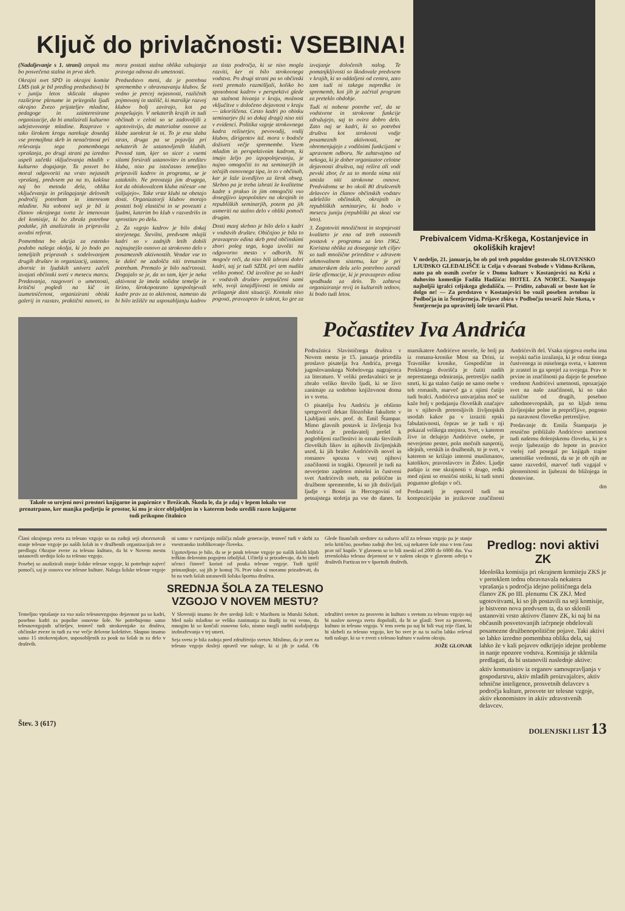Ključ do privlačnosti: VSEBINA!
(Nadaljevanje s 1. strani) ampak mu bo posvečena stalna in prva skrb.
Okrajni svet SPD in okrajni komite LMS (tak je bil predlog predsedstva) bi v juniju letos sklicala skupno razširjene plenume in pritegnila ljudi okrajno Zvezo prijateljev mladine, pedagoge in zainteresirane organizacije, da bi analizirali kulturno udejstvovanje mladine. Razpravo v tako širokem krogu narekuje dosedaj vse premajhna skrb in nenačrtnost pri reševanju tega pomembnega vprašanja, po drugi strani pa izredno uspeli začetki vključevanja mladih v kulturno dogajanje. Ta posvet bo moral odgovoriti na vrsto nejasnih vprašanj, predvsem pa na to, kakšna naj bo metoda dela, oblika vključevanja in prilagajanje delovnih področij potrebam in interesom mladine. Na sobotni seji je bil iz članov okrajnega sveta že imenovan del komisije, ki bo zbrala potrebne podatke, jih analizirala in pripravila uvodni referat.
Pomembna bo akcija za estetsko podobo našega okolja, ki jo bodo po temeljitih pripravah s sodelovanjem drugih društev in organizacij, ustanov, zbornic in ljudskih univerz začeli izvajati občinski sveti v mesecu marcu. Predavanja, razgovori o umetnosti, kritični pogledi na kič in izumetničenost, organizirani obiski galerij in razstav, praktični nasveti, to mora postati stalna oblika vzbujanja pravega odnosa do umetnosti.
Predsedstvo meni, da je potrebna sprememba v obravnavanju klubov. Še vedno je precej nejasnosti, različnih pojmovanj in stališč, ki marsikje razvoj klubov bolj zavirajo, kot pa pospešujejo. V nekaterih krajih in tudi občinah v celoti so se zadovoljili z ugotovitvijo, da materialne osnove za klube zaenkrat še ni. To je ena slaba stran, druga pa se pojavlja pri nekaterih že ustanovljenih klubih. Povsod tam, kjer so sicer z vsemi silami forsirali ustanovitev in ureditev kluba, niso pa istočasno temeljito pripravili kadrov in programa, se je zataknilo. Ne preostaja jim drugega, kot da obiskovalcem kluba ničesar »ne vsiljujejo«. Take vrste klubi ne obetajo dosti. Organizatorji klubov morajo postati bolj elastični in se povezati z ljudmi, katerim bo klub v razvedrilo in sprostitev po delu.
2. Za vzgojo kadrov je bilo dokaj storjenega. Števil­ni, predvsem mlajši kadri so v zadnjih letih dobili najnujnejšo osnovo za strokovno delo v posameznih aktivnostih. Vendar vse to še daleč ne zadošča niti trenutnim potrebam. Premalo je bilo načrtnosti. Dogajalo se je, da so tam, kjer je neka aktivnost že imela solidne temelje in širino, širokopotezno izpopolnjevali kadre prav za to aktivnost, namesto da bi bilo težišče na usposabljanju kadrov za tista področja, ki se niso mogla razviti, ker ni bilo strokovnega vodstva. Po drugi strani pa so občinski sveti premalo razmišljali, koliko bo sposobnost kadrov v perspektivi glede na stalnost bivanja v kraju, možnost vključitve v določeno dejavnost v kraju — izkoriščena. Cesto kadri po obisku seminarjev (ki so dokaj dragi) niso niti v evidenci. Politika vzgoje strokovnega kadra režiserjev, pevovodij, vodij klubov, dirigentov itd. mora v bodoče doživeti večje spremembe. Vsem mladim in perspektivnim kadrom, ki imajo željo po izpopolnjevanju, je nujno omogočiti to na seminarjih in tečajih osnovnega tipa, in to v občinah, kar je laže izvedljivo za širok obseg. Skrbno pa je treba izbrati že kvalitetne kadre s prakso in jim omogočiti vso dosegljivo izpopolnitev na okrajnih in republiških seminarjih, potem pa jih usmeriti na stalno delo v obliki pomoči drugim.
Dosti manj skrbno je bilo delo s kadri v vodstvih društev. Običajno je bila to pravzaprav edina skrb pred občinskimi zbori poleg tega, koga izvoliti na odgovorno mesto v odborih. Ni mogoče reči, da niso bili izbrani dobri kadri, saj je tudi SZDL pri tem nudila veliko pomoč. Od izvolitve pa so kadri v vodstvih društev prepuščeni sami sebi, svoji iznajdljivosti in smislu za prilaganje dani situaciji. Kontakt niso pogosti, pravzaprav le takrat, ko gre za izvajanje določenih nalog. Te pomanjkljivosti so škodovale predvsem v krajih, ki so oddaljeni od centra, zato tam tudi ni takega napredka in sprememb, kot jih je začrtal program za preteklo obdobje.
Tudi ni nobene potrebe več, da se vodstvene in strokovne funkcije združujejo, saj to ovira dobro delo. Zato naj se kadri, ki so potrebni društvu kot strokovni vodje posameznih aktivnosti, ne obremenjujejo z vodilnimi funkcijami v upravnem odboru. Ne zahtevajmo od nekoga, ki je dober organizator celotne dejavnosti društva, naj režira ali vodi pevski zbor, če za to morda nima niti smisla niti strokovne osnove. Predvidoma se bo okoli 80 društvenih delavcev in članov občinskih vodstev udeležilo občinskih, okrajnih in republiških seminarjev, ki bodo v mesecu juniju (republiški pa skozi vse leto).
3. Zagotoviti množičnost in stopnjevati kvaliteto je ena od treh osnovnih postavk v programu za leto 1962. Koristna oblika za doseganje teh ciljev so tudi množične prireditve v zdravem tekmovalnem sistemu, kar je pri amaterskem delu zelo potrebno zaradi širše afirmacije, ki je pravzaprav edina spodbuda za delo. To zahteva organiziranje revij in kulturnih tednov, ki bodo tudi letos.
Prebivalcem Vidma-Krškega, Kostanjevice in okoliških krajev!
V nedeljo, 21. januarja, bo ob pol treh popoldne gostovalo SLOVENSKO LJUDSKO GLEDALIŠČE iz Celja v dvorani Svobode v Vidmu-Krškem, nato pa ob osmih zvečer še v Domu kulture v Kostanjevici na Krki z duhovito komedijo Fadila Hadžića: HOTEL ZA NORCE. Nastopajo najboljši igralci celjskega gledališča. — Pridite, zabavali se boste kot še dolgo ne! — Za predstavo v Kostanjevici bo vozil poseben avtobus iz Podbočja in iz Šentjerneja. Prijave zbira v Podbočju tovariš Jože Sketa, v Šentjerneju pa upravitelj šole tovariš Plut.
Takole so urejeni novi prostori knjigarne in papirnice v Brežicah. Škoda le, da je zdaj v lepem lokalu vse prenatrpano, ker manjka podjetju še prostor, ki mu je sicer obljubljen in v katerem bodo uredili razen knjigarne tudi prikupno čitalnico
Počastitev Iva Andrića
Podružnica Slavističnega društva v Novem mestu je 15. januarja priredila proslavo pisatelja Iva Andrića, prvega jugoslovanskega Nobelovega nagrajenca za literaturo. V veliki predavalnici se je zbralo veliko število ljudi, ki se živo zanimajo za sodobno književnost doma in v svetu.
O pisatelju Ivu Andriću je obširno spregovoril dekan filozofske fakultete v Ljubljani univ. prof. dr. Emil Štampar. Mimo glavnih postavk iz življenja Iva Andrića je predavatelj prešel k poglobljeni razčlenitvi in oznaki številnih človeških likov in njihovih življenjskih usod, ki jih bralec Andrićevih novel in romanov spozna v vsej njihovi značilnosti in tragiki. Opozoril je tudi na neverjetno zapleten miselni in čustveni svet Andrićevih oseb, na politične in družbene spremembe, ki so jih doživljali ljudje v Bosni in Hercegovini od petnajstega stoletja pa vse do danes. Iz marsikatere Andrićeve novele, še bolj pa iz romana-kronike Most na Drini, iz Travniške kronike, Gospodične in Prekletega dvorišča je čutiti nadih neprestanega odmiranja, pretresljiv nadih smrti, ki ga stalno čutijo ne samo osebe v teh romanih, marveč ga z njimi čutijo tudi bralci. Andrićeva ustvarjalna moč se kaže bolj v podajanju človeških značajev in v njihovih pretresljivih življenjskih usodah kakor pa v izraziti epski fabulativnosti, čeprav se je tudi v nji pokazal velikega mojstra. Svet, v katerem žive in delujejo Andrićeve osebe, je neverjetno pester, poln močnih nasprotij, idejnih, verskih in družbenih, to je svet, v katerem se križajo interesi muslimanov, katolikov, pravoslavcev in Židov. Ljudje padajo iz ene skrajnosti v drugo, redki med njimi so resnični stoiki, ki tudi smrti pogumno gledajo v oči.
Predavatelj je opozoril tudi na kompozicijske in jezikovne značilnosti Andrićevih del. Vsaka njegova oseba ima svojski način izražanja, ki je odraz tistega čustvenega in miselnega sveta, v katerem je zrastel in ga sprejel za svojega. Prav te prvine in značilnosti pa dajejo še posebno vrednost Andrićevi umetnosti, opozarjajo svet na naše značilnosti, ki so tako različne od drugih, posebno zahodnoevropskih, pa so kljub temu življenjske polne in prepričljive, pogosto pa naravnost človeško pretresljive.
Predavanje dr. Emila Štamparja je resnično približalo Andrićevo umetnost tudi našemu dolenjskemu človeku, ki je s svojo ljubeznijo do lepote in pravice vselej rad posegal po knjigah trajne umetniške vrednosti, da se je ob njih ne samo razvedril, marveč tudi vzgajal v plemenitosti in ljubezni do bližnjega in domovine.
dm
Člani okrajnega sveta za telesno vzgojo so na zadnji seji obravnavali stanje telesne vzgoje po naših šolah in v družbenih organizacijah ter o predlogu Okrajne zveze za telesno kulturo, da bi v Novem mestu ustanovili srednjo šolo za telesno vzgojo.
Posebej so analizirali stanje šolske telesne vzgoje, ki potrebuje največ pomoči, saj je osnova vse telesne kulture. Naloga šolske telesne vzgoje ni samo v razvijanju mišičja mlade generacije, temveč tudi v skrbi za vsestransko izoblikovanje človeka.
Ugotovljeno je bilo, da se je pouk telesne vzgoje po naših šolah kljub težkim delovnim pogojem izboljšal. Učitelji si prizadevajo, da bi imeli učenci čimveč koristi od pouka telesne vzgoje. Tudi igrišč primanjkuje, saj jih je komaj 76. Prav tako si moramo prizadevati, da bi na vseh šolah ustanovili šolska športna društva.
Glede finančnih sredstev za nabavo učil za telesno vzgojo pa je stanje zelo kritično, posebno zadnji dve leti, saj nekatere šole niso v tem času prav nič kupile. V glavnem so to bili zneski od 2000 do 6000 din. Vsa izvenšolska telesna dejavnost se v našem okraju v glavnem odvija v društvih Partizan ter v športnih društvih.
SREDNJA ŠOLA ZA TELESNO VZGOJO V NOVEM MESTU?
Temeljno vprašanje za vso našo telesnovzgojno dejavnost pa so kadri, posebno kadri za popolne osnovne šole. Ne potrebujemo samo telesnovzgojnih učiteljev, temveč tudi strokovnjake za društva, občinske zveze in tudi za vse večje delovne kolektive. Skupno imamo samo 15 strokovnjakov, usposobljenih za pouk na šolah in za delo v društvih.
V Sloveniji imamo že dve srednji šoli: v Mariboru in Murski Soboti. Med našo mladino se veliko zanimanja za študij in vsi vemo, da mnogim ki so končali osnovno šolo, nismo mogli nuditi nadaljnjega izobraževanja v tej smeri.
Seja sveta je bila zadnja pred združitvijo svetov. Mislimo, da je svet za telesno vzgojo dosleji opravil vse naloge, ki si jih je zadal. Ob združitvi svetov za prosveto in kulturo s svetom za telesno vzgojo naj bi naslov novega sveta dopolnili, da bi se glasil: Svet za prosveto, kulturo in telesno vzgojo. V tem svetu pa naj bi bili vsaj trije člani, ki bi skrbeli za telesno vzgojo, ker bo svet je na ta način lahko reševal tudi naloge, ki so v zvezi s telesno kulturo v našem okraju.
JOŽE GLONAR
Predlog: novi aktivi ZK
Ideološka komisija pri okrajnem komiteju ZKS je v preteklem tednu obravnavala nekatera vprašanja s področja idejno političnega dela članov ZK po III. plenumu CK ZKJ. Med ugotovitvami, ki so jih postavili na seji komisije, je bistveno nova predvsem ta, da so sklenili ustanoviti vrsto aktivov članov ZK, ki naj bi na občasnih posvetovanjih izčrpneje obdelovali posamezne družbenopolitične pojave. Taki aktivi so lahko izredno pomembna oblika dela, saj lahko že v kali pojavov odkrijejo idejne probleme in nanje opozore vodstva. Komisija je sklenila predlagati, da bi ustanovili naslednje aktive:
aktiv komunistov iz organov samoupravljanja v gospodarstvu, aktiv mladih proizvajalcev, aktiv tehnične inteligence, prosvetnih delavcev s področja kulture, prosvete ter telesne vzgoje, aktiv ekonomistov in aktiv zdravstvenih delavcev.
Štev. 3 (617) DOLENJSKI LIST 13